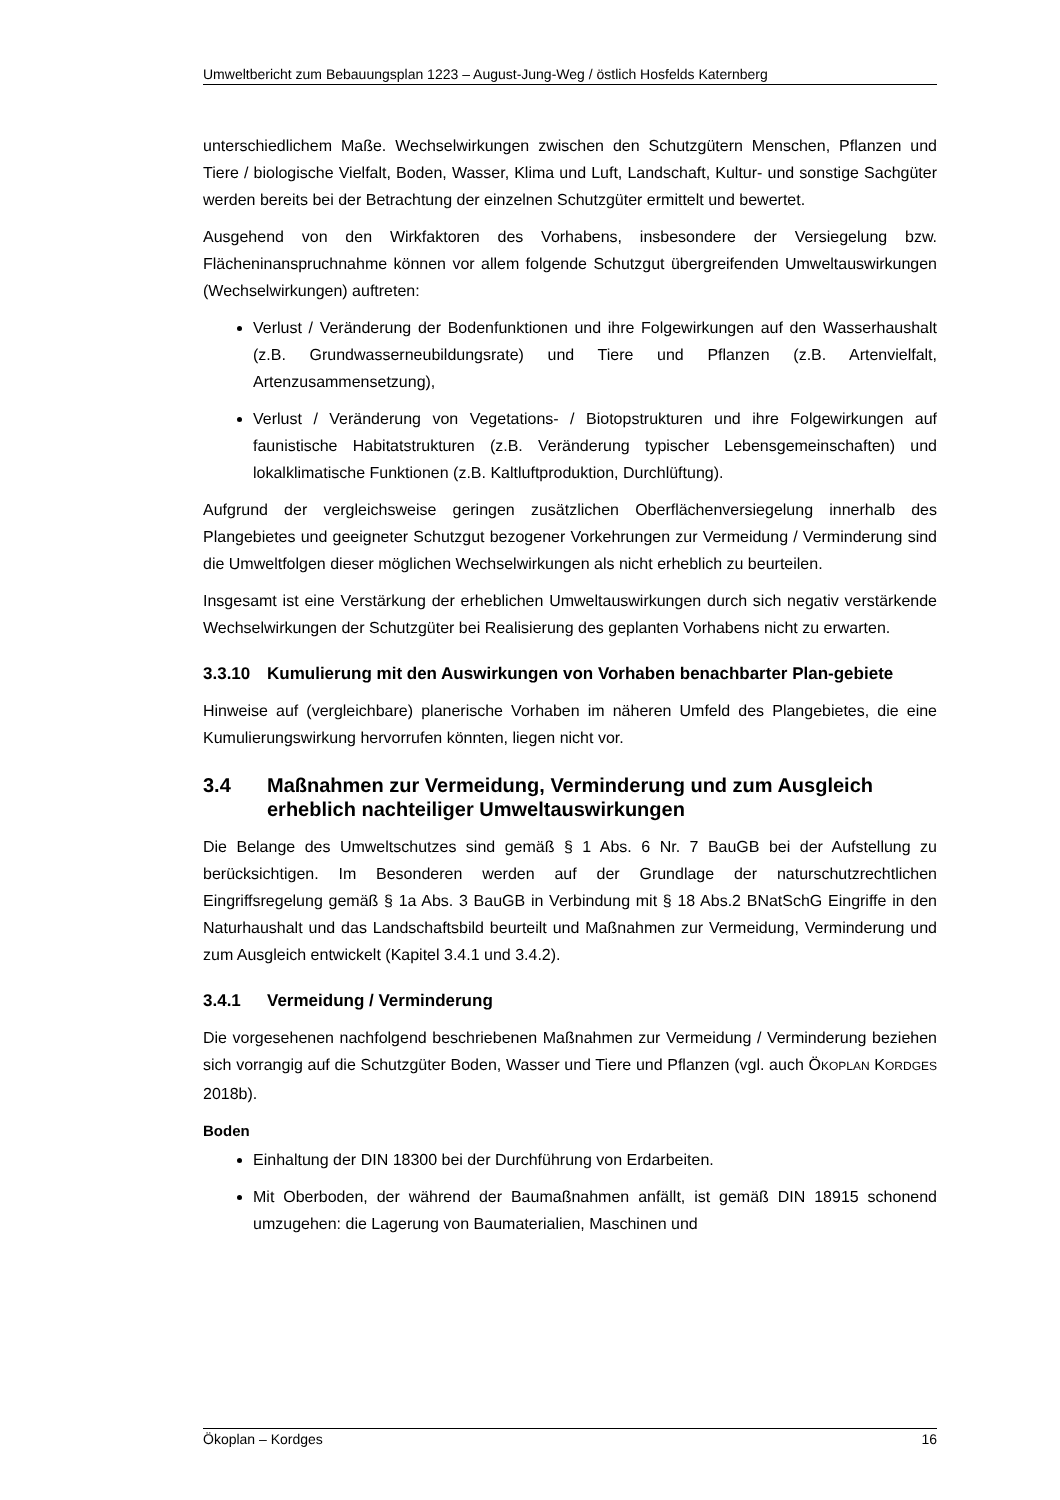Umweltbericht zum Bebauungsplan 1223 – August-Jung-Weg / östlich Hosfelds Katernberg
unterschiedlichem Maße. Wechselwirkungen zwischen den Schutzgütern Menschen, Pflanzen und Tiere / biologische Vielfalt, Boden, Wasser, Klima und Luft, Landschaft, Kultur- und sonstige Sachgüter werden bereits bei der Betrachtung der einzelnen Schutzgüter ermittelt und bewertet.
Ausgehend von den Wirkfaktoren des Vorhabens, insbesondere der Versiegelung bzw. Flächeninanspruchnahme können vor allem folgende Schutzgut übergreifenden Umweltauswirkungen (Wechselwirkungen) auftreten:
Verlust / Veränderung der Bodenfunktionen und ihre Folgewirkungen auf den Wasserhaushalt (z.B. Grundwasserneubildungsrate) und Tiere und Pflanzen (z.B. Artenvielfalt, Artenzusammensetzung),
Verlust / Veränderung von Vegetations- / Biotopstrukturen und ihre Folgewirkungen auf faunistische Habitatstrukturen (z.B. Veränderung typischer Lebensgemeinschaften) und lokalklimatische Funktionen (z.B. Kaltluftproduktion, Durchlüftung).
Aufgrund der vergleichsweise geringen zusätzlichen Oberflächenversiegelung innerhalb des Plangebietes und geeigneter Schutzgut bezogener Vorkehrungen zur Vermeidung / Verminderung sind die Umweltfolgen dieser möglichen Wechselwirkungen als nicht erheblich zu beurteilen.
Insgesamt ist eine Verstärkung der erheblichen Umweltauswirkungen durch sich negativ verstärkende Wechselwirkungen der Schutzgüter bei Realisierung des geplanten Vorhabens nicht zu erwarten.
3.3.10 Kumulierung mit den Auswirkungen von Vorhaben benachbarter Plan-gebiete
Hinweise auf (vergleichbare) planerische Vorhaben im näheren Umfeld des Plangebietes, die eine Kumulierungswirkung hervorrufen könnten, liegen nicht vor.
3.4 Maßnahmen zur Vermeidung, Verminderung und zum Ausgleich erheblich nachteiliger Umweltauswirkungen
Die Belange des Umweltschutzes sind gemäß § 1 Abs. 6 Nr. 7 BauGB bei der Aufstellung zu berücksichtigen. Im Besonderen werden auf der Grundlage der naturschutzrechtlichen Eingriffsregelung gemäß § 1a Abs. 3 BauGB in Verbindung mit § 18 Abs.2 BNatSchG Eingriffe in den Naturhaushalt und das Landschaftsbild beurteilt und Maßnahmen zur Vermeidung, Verminderung und zum Ausgleich entwickelt (Kapitel 3.4.1 und 3.4.2).
3.4.1 Vermeidung / Verminderung
Die vorgesehenen nachfolgend beschriebenen Maßnahmen zur Vermeidung / Verminderung beziehen sich vorrangig auf die Schutzgüter Boden, Wasser und Tiere und Pflanzen (vgl. auch ÖKOPLAN KORDGES 2018b).
Boden
Einhaltung der DIN 18300 bei der Durchführung von Erdarbeiten.
Mit Oberboden, der während der Baumaßnahmen anfällt, ist gemäß DIN 18915 schonend umzugehen: die Lagerung von Baumaterialien, Maschinen und
Ökoplan – Kordges 16